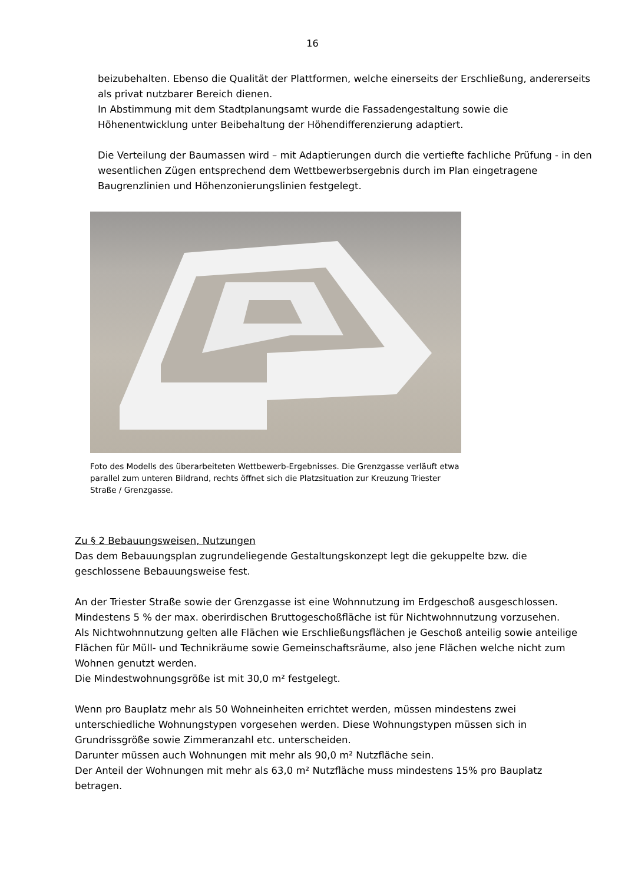16
beizubehalten. Ebenso die Qualität der Plattformen, welche einerseits der Erschließung, andererseits als privat nutzbarer Bereich dienen.
In Abstimmung mit dem Stadtplanungsamt wurde die Fassadengestaltung sowie die Höhenentwicklung unter Beibehaltung der Höhendifferenzierung adaptiert.
Die Verteilung der Baumassen wird – mit Adaptierungen durch die vertiefte fachliche Prüfung - in den wesentlichen Zügen entsprechend dem Wettbewerbsergebnis durch im Plan eingetragene Baugrenzlinien und Höhenzonierungslinien festgelegt.
Foto des Modells des überarbeiteten Wettbewerb-Ergebnisses. Die Grenzgasse verläuft etwa parallel zum unteren Bildrand, rechts öffnet sich die Platzsituation zur Kreuzung Triester Straße / Grenzgasse.
Zu § 2 Bebauungsweisen, Nutzungen
Das dem Bebauungsplan zugrundeliegende Gestaltungskonzept legt die gekuppelte bzw. die geschlossene Bebauungsweise fest.
An der Triester Straße sowie der Grenzgasse ist eine Wohnnutzung im Erdgeschoß ausgeschlossen.
Mindestens 5 % der max. oberirdischen Bruttogeschoßfläche ist für Nichtwohnnutzung vorzusehen.
Als Nichtwohnnutzung gelten alle Flächen wie Erschließungsflächen je Geschoß anteilig sowie anteilige Flächen für Müll- und Technikräume sowie Gemeinschaftsräume, also jene Flächen welche nicht zum Wohnen genutzt werden.
Die Mindestwohnungsgröße ist mit 30,0 m² festgelegt.
Wenn pro Bauplatz mehr als 50 Wohneinheiten errichtet werden, müssen mindestens zwei unterschiedliche Wohnungstypen vorgesehen werden. Diese Wohnungstypen müssen sich in Grundrissgröße sowie Zimmeranzahl etc. unterscheiden.
Darunter müssen auch Wohnungen mit mehr als 90,0 m² Nutzfläche sein.
Der Anteil der Wohnungen mit mehr als 63,0 m² Nutzfläche muss mindestens 15% pro Bauplatz betragen.